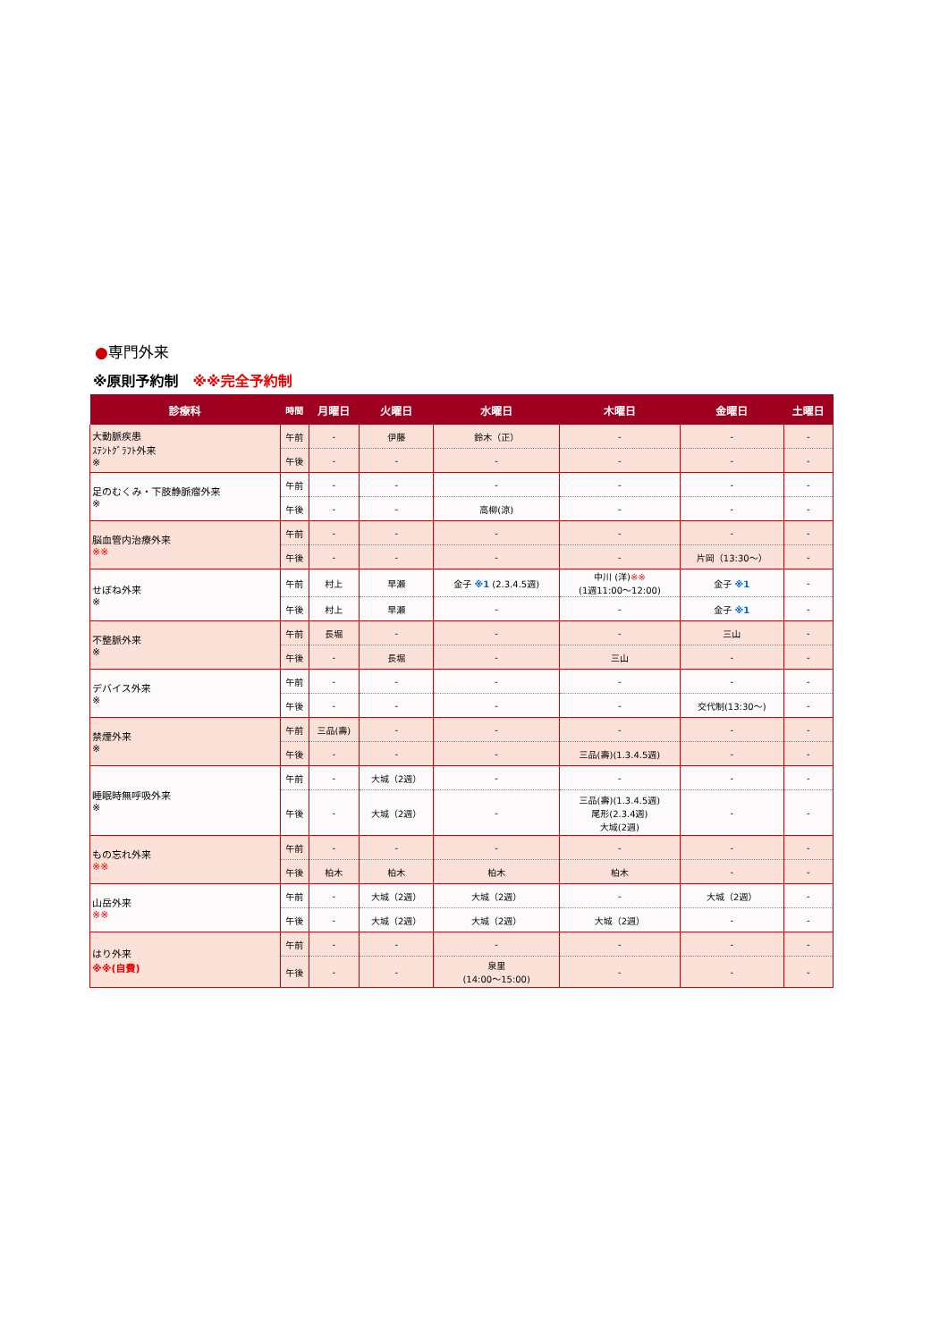●専門外来
※原則予約制　※※完全予約制
| 診療科 | 時間 | 月曜日 | 火曜日 | 水曜日 | 木曜日 | 金曜日 | 土曜日 |
| --- | --- | --- | --- | --- | --- | --- | --- |
| 大動脈疾患 ｽﾃﾝﾄｸﾞﾗﾌﾄ外来 ※ | 午前 | - | 伊藤 | 鈴木（正） | - | - | - |
| | 午後 | - | - | - | - | - | - |
| 足のむくみ・下肢静脈瘤外来 ※ | 午前 | - | - | - | - | - | - |
| | 午後 | - | - | 高柳(涼) | - | - | - |
| 脳血管内治療外来 ※※ | 午前 | - | - | - | - | - | - |
| | 午後 | - | - | - | - | 片岡（13:30～） | - |
| せぼね外来 ※ | 午前 | 村上 | 早瀬 | 金子 ※1 (2.3.4.5週) | 中川 (洋) ※※ (1週11:00～12:00) | 金子 ※1 | - |
| | 午後 | 村上 | 早瀬 | - | - | 金子 ※1 | - |
| 不整脈外来 ※ | 午前 | 長堀 | - | - | - | 三山 | - |
| | 午後 | - | 長堀 | - | 三山 | - | - |
| デバイス外来 ※ | 午前 | - | - | - | - | - | - |
| | 午後 | - | - | - | - | 交代制(13:30～) | - |
| 禁煙外来 ※ | 午前 | 三品(壽) | - | - | - | - | - |
| | 午後 | - | - | - | 三品(壽)(1.3.4.5週) | - | - |
| 睡眠時無呼吸外来 ※ | 午前 | - | 大城（2週） | - | - | - | - |
| | 午後 | - | 大城（2週） | - | 三品(壽)(1.3.4.5週) 尾形(2.3.4週) 大城(2週) | - | - |
| もの忘れ外来 ※※ | 午前 | - | - | - | - | - | - |
| | 午後 | 柏木 | 柏木 | 柏木 | 柏木 | - | - |
| 山岳外来 ※※ | 午前 | - | 大城（2週） | 大城（2週） | - | 大城（2週） | - |
| | 午後 | - | 大城（2週） | 大城（2週） | 大城（2週） | - | - |
| はり外来 ※※(自費) | 午前 | - | - | - | - | - | - |
| | 午後 | - | - | 泉里 (14:00～15:00) | - | - | - |